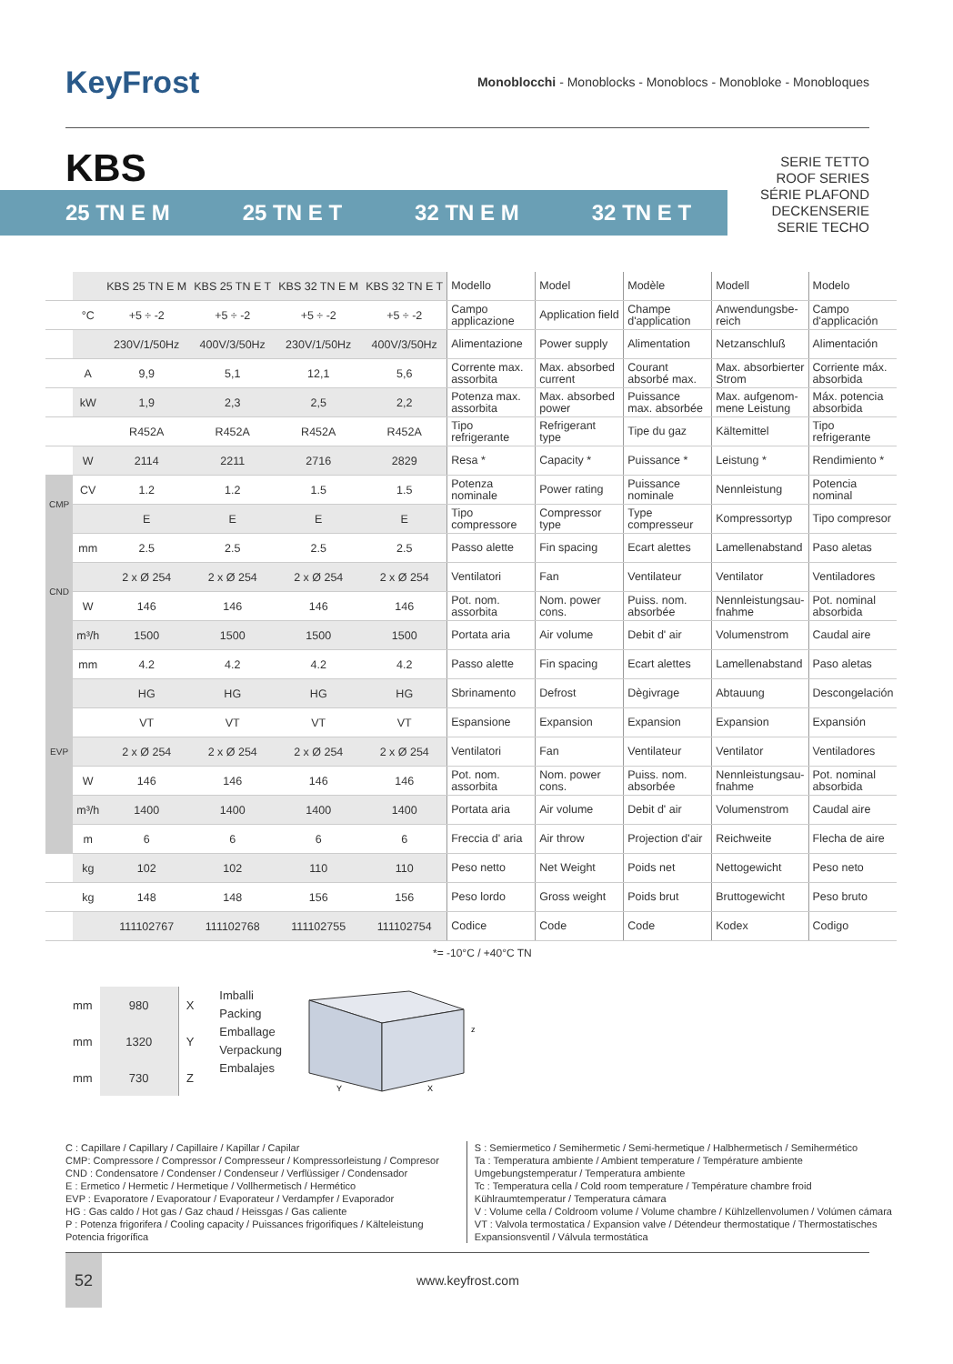KeyFrost
Monoblocchi - Monoblocks - Monoblocs - Monobloke - Monobloques
KBS
25 TN E M 25 TN E T 32 TN E M 32 TN E T
SERIE TETTO
ROOF SERIES
SÉRIE PLAFOND
DECKENSERIE
SERIE TECHO
| | | KBS 25 TN E M | KBS 25 TN E T | KBS 32 TN E M | KBS 32 TN E T | Modello | Model | Modèle | Modell | Modelo |
| | °C | +5 ÷ -2 | +5 ÷ -2 | +5 ÷ -2 | +5 ÷ -2 | Campo applicazione | Application field | Champe d'application | Anwendungsbe-reich | Campo d'applicación |
| | | 230V/1/50Hz | 400V/3/50Hz | 230V/1/50Hz | 400V/3/50Hz | Alimentazione | Power supply | Alimentation | Netzanschluß | Alimentación |
| | A | 9,9 | 5,1 | 12,1 | 5,6 | Corrente max. assorbita | Max. absorbed current | Courant absorbé max. | Max. absorbierter Strom | Corriente máx. absorbida |
| | kW | 1,9 | 2,3 | 2,5 | 2,2 | Potenza max. assorbita | Max. absorbed power | Puissance max. absorbée | Max. aufgenom-mene Leistung | Máx. potencia absorbida |
| | | R452A | R452A | R452A | R452A | Tipo refrigerante | Refrigerant type | Tipe du gaz | Kältemittel | Tipo refrigerante |
| | W | 2114 | 2211 | 2716 | 2829 | Resa * | Capacity * | Puissance * | Leistung * | Rendimiento * |
| CMP | CV | 1.2 | 1.2 | 1.5 | 1.5 | Potenza nominale | Power rating | Puissance nominale | Nennleistung | Potencia nominal |
| | | E | E | E | E | Tipo compressore | Compressor type | Type compresseur | Kompressortyp | Tipo compresor |
| CND | mm | 2.5 | 2.5 | 2.5 | 2.5 | Passo alette | Fin spacing | Ecart alettes | Lamellenabstand | Paso aletas |
| | | 2 x Ø 254 | 2 x Ø 254 | 2 x Ø 254 | 2 x Ø 254 | Ventilatori | Fan | Ventilateur | Ventilator | Ventiladores |
| | W | 146 | 146 | 146 | 146 | Pot. nom. assorbita | Nom. power cons. | Puiss. nom. absorbée | Nennleistungsau-fnahme | Pot. nominal absorbida |
| | m³/h | 1500 | 1500 | 1500 | 1500 | Portata aria | Air volume | Debit d' air | Volumenstrom | Caudal aire |
| EVP | mm | 4.2 | 4.2 | 4.2 | 4.2 | Passo alette | Fin spacing | Ecart alettes | Lamellenabstand | Paso aletas |
| | | HG | HG | HG | HG | Sbrinamento | Defrost | Dègivrage | Abtauung | Descongelación |
| | | VT | VT | VT | VT | Espansione | Expansion | Expansion | Expansion | Expansión |
| | | 2 x Ø 254 | 2 x Ø 254 | 2 x Ø 254 | 2 x Ø 254 | Ventilatori | Fan | Ventilateur | Ventilator | Ventiladores |
| | W | 146 | 146 | 146 | 146 | Pot. nom. assorbita | Nom. power cons. | Puiss. nom. absorbée | Nennleistungsau-fnahme | Pot. nominal absorbida |
| | m³/h | 1400 | 1400 | 1400 | 1400 | Portata aria | Air volume | Debit d' air | Volumenstrom | Caudal aire |
| | m | 6 | 6 | 6 | 6 | Freccia d' aria | Air throw | Projection d'air | Reichweite | Flecha de aire |
| | kg | 102 | 102 | 110 | 110 | Peso netto | Net Weight | Poids net | Nettogewicht | Peso neto |
| | kg | 148 | 148 | 156 | 156 | Peso lordo | Gross weight | Poids brut | Bruttogewicht | Peso bruto |
| | | 111102767 | 111102768 | 111102755 | 111102754 | Codice | Code | Code | Kodex | Codigo |
*= -10°C / +40°C TN
| mm | 980 | X |
| mm | 1320 | Y |
| mm | 730 | Z |
Imballi
Packing
Emballage
Verpackung
Embalajes
z
Y
X
C : Capillare / Capillary / Capillaire / Kapillar / Capilar
CMP: Compressore / Compressor / Compresseur / Kompressorleistung / Compresor
CND : Condensatore / Condenser / Condenseur / Verflüssiger / Condensador
E : Ermetico / Hermetic / Hermetique / Vollhermetisch / Hermético
EVP : Evaporatore / Evaporatour / Evaporateur / Verdampfer / Evaporador
HG : Gas caldo / Hot gas / Gaz chaud / Heissgas / Gas caliente
P : Potenza frigorifera / Cooling capacity / Puissances frigorifiques / Kälteleistung
Potencia frigorífica
S : Semiermetico / Semihermetic / Semi-hermetique / Halbhermetisch / Semihermético
Ta : Temperatura ambiente / Ambient temperature / Température ambiente
Umgebungstemperatur / Temperatura ambiente
Tc : Temperatura cella / Cold room temperature / Température chambre froid
Kühlraumtemperatur / Temperatura cámara
V : Volume cella / Coldroom volume / Volume chambre / Kühlzellenvolumen / Volúmen cámara
VT : Valvola termostatica / Expansion valve / Détendeur thermostatique / Thermostatisches
Expansionsventil / Válvula termostática
52
www.keyfrost.com